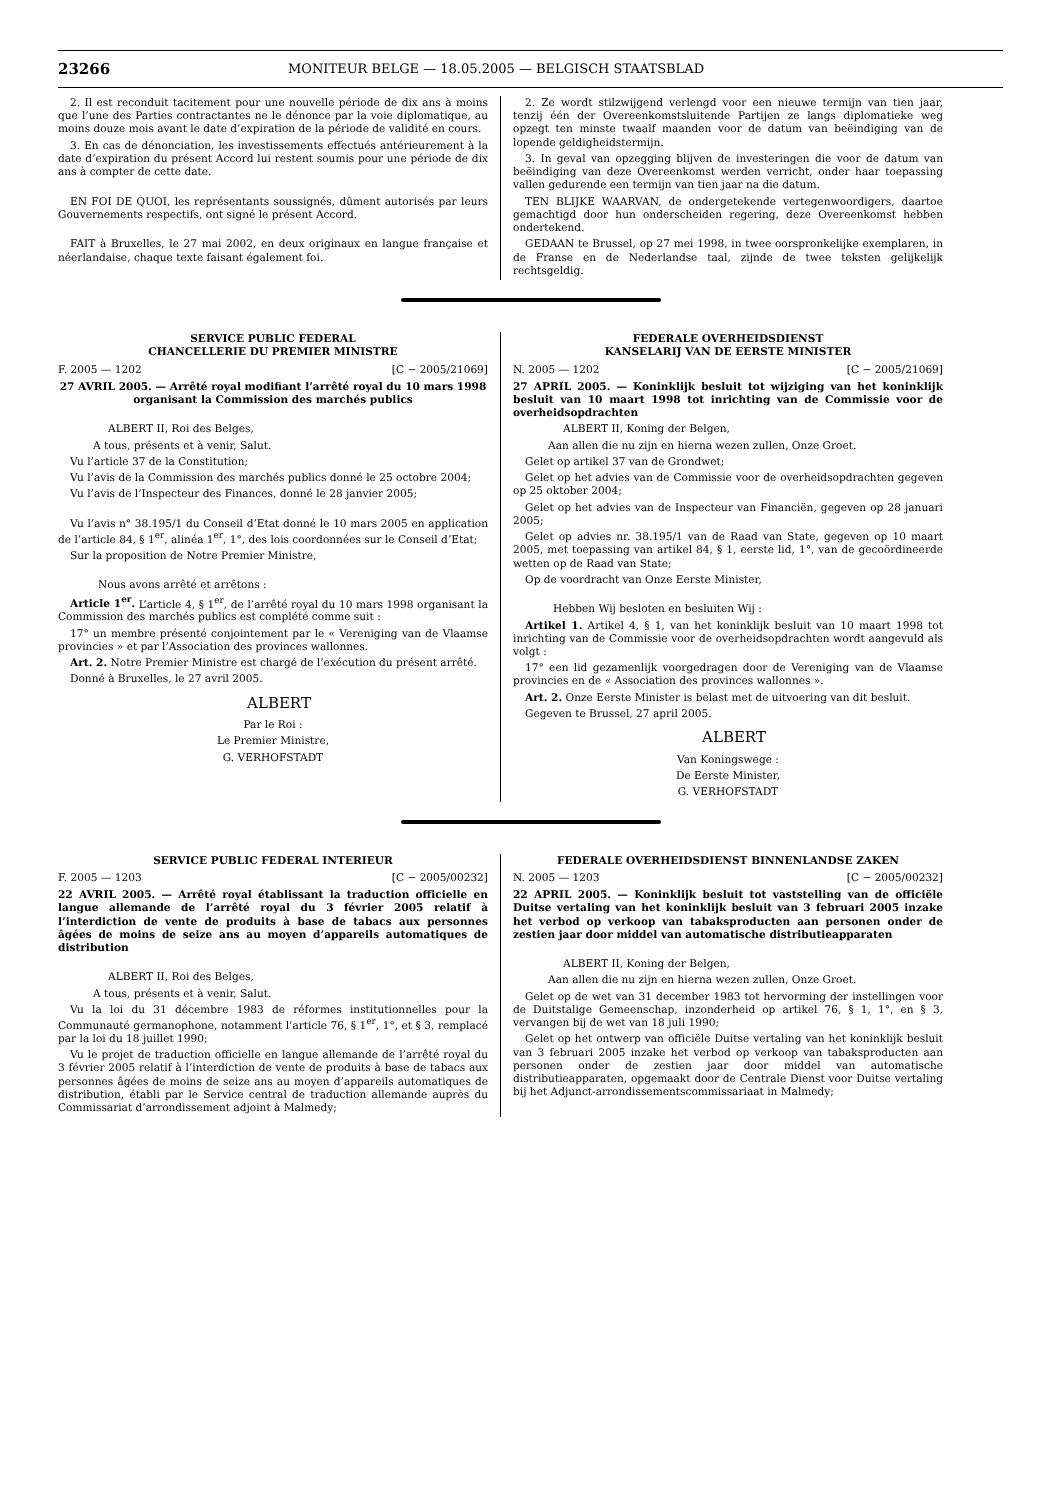23266
MONITEUR BELGE — 18.05.2005 — BELGISCH STAATSBLAD
2. Il est reconduit tacitement pour une nouvelle période de dix ans à moins que l’une des Parties contractantes ne le dénonce par la voie diplomatique, au moins douze mois avant le date d’expiration de la période de validité en cours.
3. En cas de dénonciation, les investissements effectués antérieurement à la date d’expiration du présent Accord lui restent soumis pour une période de dix ans à compter de cette date.
EN FOI DE QUOI, les représentants soussignés, dûment autorisés par leurs Gouvernements respectifs, ont signé le présent Accord.
FAIT à Bruxelles, le 27 mai 2002, en deux originaux en langue française et néerlandaise, chaque texte faisant également foi.
2. Ze wordt stilzwijgend verlengd voor een nieuwe termijn van tien jaar, tenzij één der Overeenkomstsluitende Partijen ze langs diplomatieke weg opzegt ten minste twaalf maanden voor de datum van beëindiging van de lopende geldigheidstermijn.
3. In geval van opzegging blijven de investeringen die voor de datum van beëindiging van deze Overeenkomst werden verricht, onder haar toepassing vallen gedurende een termijn van tien jaar na die datum.
TEN BLIJKE WAARVAN, de ondergetekende vertegenwoordigers, daartoe gemachtigd door hun onderscheiden regering, deze Overeenkomst hebben ondertekend.
GEDAAN te Brussel, op 27 mei 1998, in twee oorspronkelijke exemplaren, in de Franse en de Nederlandse taal, zijnde de twee teksten gelijkelijk rechtsgeldig.
SERVICE PUBLIC FEDERAL
CHANCELLERIE DU PREMIER MINISTRE
F. 2005 — 1202 [C − 2005/21069]
27 AVRIL 2005. — Arrêté royal modifiant l’arrêté royal du 10 mars 1998 organisant la Commission des marchés publics
ALBERT II, Roi des Belges,
A tous, présents et à venir, Salut.
Vu l’article 37 de la Constitution;
Vu l’avis de la Commission des marchés publics donné le 25 octobre 2004;
Vu l’avis de l’Inspecteur des Finances, donné le 28 janvier 2005;
Vu l’avis n° 38.195/1 du Conseil d’Etat donné le 10 mars 2005 en application de l’article 84, § 1<sup>er</sup>, alinéa 1<sup>er</sup>, 1°, des lois coordonnées sur le Conseil d’Etat;
Sur la proposition de Notre Premier Ministre,
Nous avons arrêté et arrêtons :
Article 1<sup>er</sup>. L’article 4, § 1<sup>er</sup>, de l’arrêté royal du 10 mars 1998 organisant la Commission des marchés publics est complété comme suit :
17° un membre présenté conjointement par le « Vereniging van de Vlaamse provincies » et par l’Association des provinces wallonnes.
Art. 2. Notre Premier Ministre est chargé de l’exécution du présent arrêté.
Donné à Bruxelles, le 27 avril 2005.
ALBERT
Par le Roi :
Le Premier Ministre,
G. VERHOFSTADT
FEDERALE OVERHEIDSDIENST
KANSELARIJ VAN DE EERSTE MINISTER
N. 2005 — 1202 [C − 2005/21069]
27 APRIL 2005. — Koninklijk besluit tot wijziging van het koninklijk besluit van 10 maart 1998 tot inrichting van de Commissie voor de overheidsopdrachten
ALBERT II, Koning der Belgen,
Aan allen die nu zijn en hierna wezen zullen, Onze Groet.
Gelet op artikel 37 van de Grondwet;
Gelet op het advies van de Commissie voor de overheidsopdrachten gegeven op 25 oktober 2004;
Gelet op het advies van de Inspecteur van Financiën, gegeven op 28 januari 2005;
Gelet op advies nr. 38.195/1 van de Raad van State, gegeven op 10 maart 2005, met toepassing van artikel 84, § 1, eerste lid, 1°, van de gecoördineerde wetten op de Raad van State;
Op de voordracht van Onze Eerste Minister,
Hebben Wij besloten en besluiten Wij :
Artikel 1. Artikel 4, § 1, van het koninklijk besluit van 10 maart 1998 tot inrichting van de Commissie voor de overheidsopdrachten wordt aangevuld als volgt :
17° een lid gezamenlijk voorgedragen door de Vereniging van de Vlaamse provincies en de « Association des provinces wallonnes ».
Art. 2. Onze Eerste Minister is belast met de uitvoering van dit besluit.
Gegeven te Brussel, 27 april 2005.
ALBERT
Van Koningswege :
De Eerste Minister,
G. VERHOFSTADT
SERVICE PUBLIC FEDERAL INTERIEUR
F. 2005 — 1203 [C − 2005/00232]
22 AVRIL 2005. — Arrêté royal établissant la traduction officielle en langue allemande de l’arrêté royal du 3 février 2005 relatif à l’interdiction de vente de produits à base de tabacs aux personnes âgées de moins de seize ans au moyen d’appareils automatiques de distribution
ALBERT II, Roi des Belges,
A tous, présents et à venir, Salut.
Vu la loi du 31 décembre 1983 de réformes institutionnelles pour la Communauté germanophone, notamment l’article 76, § 1<sup>er</sup>, 1°, et § 3, remplacé par la loi du 18 juillet 1990;
Vu le projet de traduction officielle en langue allemande de l’arrêté royal du 3 février 2005 relatif à l’interdiction de vente de produits à base de tabacs aux personnes âgées de moins de seize ans au moyen d’appareils automatiques de distribution, établi par le Service central de traduction allemande auprès du Commissariat d’arrondissement adjoint à Malmedy;
FEDERALE OVERHEIDSDIENST BINNENLANDSE ZAKEN
N. 2005 — 1203 [C − 2005/00232]
22 APRIL 2005. — Koninklijk besluit tot vaststelling van de officiële Duitse vertaling van het koninklijk besluit van 3 februari 2005 inzake het verbod op verkoop van tabaksproducten aan personen onder de zestien jaar door middel van automatische distributieapparaten
ALBERT II, Koning der Belgen,
Aan allen die nu zijn en hierna wezen zullen, Onze Groet.
Gelet op de wet van 31 december 1983 tot hervorming der instellingen voor de Duitstalige Gemeenschap, inzonderheid op artikel 76, § 1, 1°, en § 3, vervangen bij de wet van 18 juli 1990;
Gelet op het ontwerp van officiële Duitse vertaling van het koninklijk besluit van 3 februari 2005 inzake het verbod op verkoop van tabaksproducten aan personen onder de zestien jaar door middel van automatische distributieapparaten, opgemaakt door de Centrale Dienst voor Duitse vertaling bij het Adjunct-arrondissementscommissariaat in Malmedy;